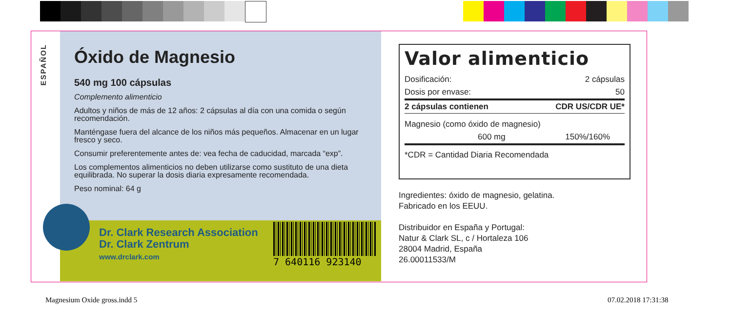ESPAÑOL
Óxido de Magnesio
540 mg 100 cápsulas
Complemento alimenticio
Adultos y niños de más de 12 años: 2 cápsulas al día con una comida o según recomendación.
Manténgase fuera del alcance de los niños más pequeños. Almacenar en un lugar fresco y seco.
Consumir preferentemente antes de: vea fecha de caducidad, marcada “exp”.
Los complementos alimenticios no deben utilizarse como sustituto de una dieta equilibrada. No superar la dosis diaria expresamente recomendada.
Peso nominal: 64 g
Dr. Clark Research Association
Dr. Clark Zentrum
www.drclark.com
7 640116 923140
Valor alimenticio
| Dosificación: | 2 cápsulas |
| Dosis por envase: | 50 |
| 2 cápsulas contienen | CDR US/CDR UE* |
| Magnesio (como óxido de magnesio) | |
| 600 mg | 150%/160% |
| *CDR = Cantidad Diaria Recomendada | |
Ingredientes: óxido de magnesio, gelatina.
Fabricado en los EEUU.
Distribuidor en España y Portugal:
Natur & Clark SL, c / Hortaleza 106
28004 Madrid, España
26.00011533/M
Magnesium Oxide gross.indd 5 07.02.2018 17:31:38